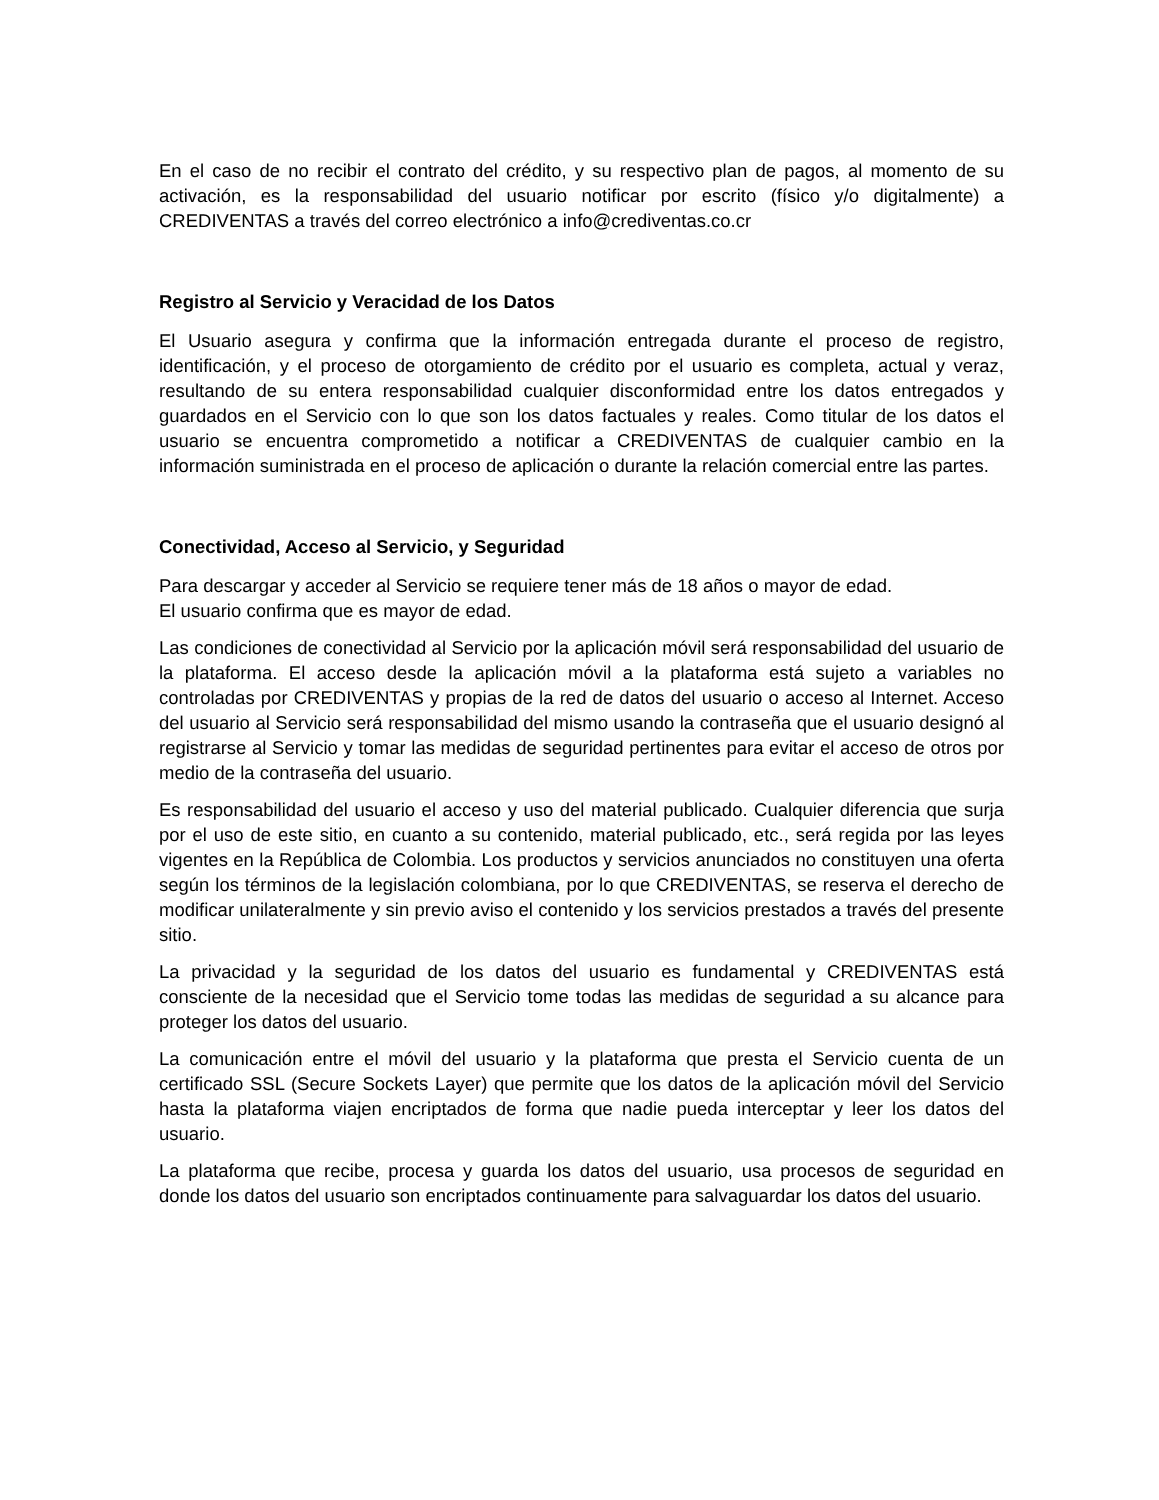En el caso de no recibir el contrato del crédito, y su respectivo plan de pagos, al momento de su activación, es la responsabilidad del usuario notificar por escrito (físico y/o digitalmente) a CREDIVENTAS a través del correo electrónico a info@crediventas.co.cr
Registro al Servicio y Veracidad de los Datos
El Usuario asegura y confirma que la información entregada durante el proceso de registro, identificación, y el proceso de otorgamiento de crédito por el usuario es completa, actual y veraz, resultando de su entera responsabilidad cualquier disconformidad entre los datos entregados y guardados en el Servicio con lo que son los datos factuales y reales. Como titular de los datos el usuario se encuentra comprometido a notificar a CREDIVENTAS de cualquier cambio en la información suministrada en el proceso de aplicación o durante la relación comercial entre las partes.
Conectividad, Acceso al Servicio, y Seguridad
Para descargar y acceder al Servicio se requiere tener más de 18 años o mayor de edad.
El usuario confirma que es mayor de edad.
Las condiciones de conectividad al Servicio por la aplicación móvil será responsabilidad del usuario de la plataforma. El acceso desde la aplicación móvil a la plataforma está sujeto a variables no controladas por CREDIVENTAS y propias de la red de datos del usuario o acceso al Internet. Acceso del usuario al Servicio será responsabilidad del mismo usando la contraseña que el usuario designó al registrarse al Servicio y tomar las medidas de seguridad pertinentes para evitar el acceso de otros por medio de la contraseña del usuario.
Es responsabilidad del usuario el acceso y uso del material publicado. Cualquier diferencia que surja por el uso de este sitio, en cuanto a su contenido, material publicado, etc., será regida por las leyes vigentes en la República de Colombia. Los productos y servicios anunciados no constituyen una oferta según los términos de la legislación colombiana, por lo que CREDIVENTAS, se reserva el derecho de modificar unilateralmente y sin previo aviso el contenido y los servicios prestados a través del presente sitio.
La privacidad y la seguridad de los datos del usuario es fundamental y CREDIVENTAS está consciente de la necesidad que el Servicio tome todas las medidas de seguridad a su alcance para proteger los datos del usuario.
La comunicación entre el móvil del usuario y la plataforma que presta el Servicio cuenta de un certificado SSL (Secure Sockets Layer) que permite que los datos de la aplicación móvil del Servicio hasta la plataforma viajen encriptados de forma que nadie pueda interceptar y leer los datos del usuario.
La plataforma que recibe, procesa y guarda los datos del usuario, usa procesos de seguridad en donde los datos del usuario son encriptados continuamente para salvaguardar los datos del usuario.